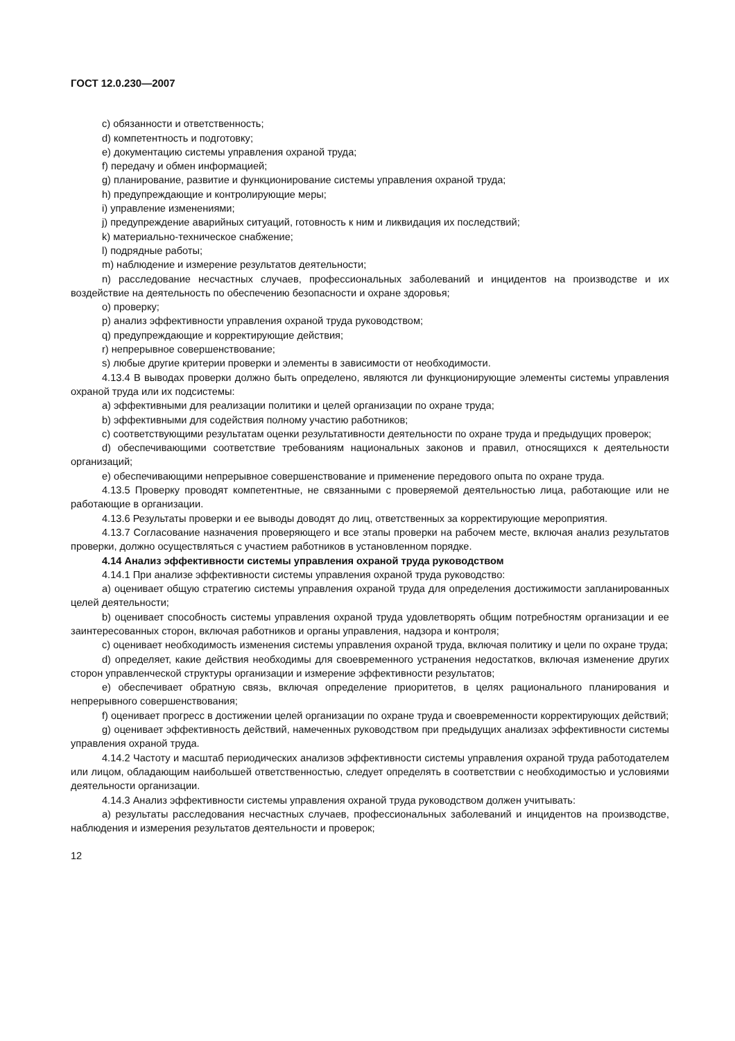ГОСТ 12.0.230—2007
c) обязанности и ответственность;
d) компетентность и подготовку;
e) документацию системы управления охраной труда;
f) передачу и обмен информацией;
g) планирование, развитие и функционирование системы управления охраной труда;
h) предупреждающие и контролирующие меры;
i) управление изменениями;
j) предупреждение аварийных ситуаций, готовность к ним и ликвидация их последствий;
k) материально-техническое снабжение;
l) подрядные работы;
m) наблюдение и измерение результатов деятельности;
n) расследование несчастных случаев, профессиональных заболеваний и инцидентов на производстве и их воздействие на деятельность по обеспечению безопасности и охране здоровья;
o) проверку;
p) анализ эффективности управления охраной труда руководством;
q) предупреждающие и корректирующие действия;
r) непрерывное совершенствование;
s) любые другие критерии проверки и элементы в зависимости от необходимости.
4.13.4 В выводах проверки должно быть определено, являются ли функционирующие элементы системы управления охраной труда или их подсистемы:
a) эффективными для реализации политики и целей организации по охране труда;
b) эффективными для содействия полному участию работников;
c) соответствующими результатам оценки результативности деятельности по охране труда и предыдущих проверок;
d) обеспечивающими соответствие требованиям национальных законов и правил, относящихся к деятельности организаций;
e) обеспечивающими непрерывное совершенствование и применение передового опыта по охране труда.
4.13.5 Проверку проводят компетентные, не связанными с проверяемой деятельностью лица, работающие или не работающие в организации.
4.13.6 Результаты проверки и ее выводы доводят до лиц, ответственных за корректирующие мероприятия.
4.13.7 Согласование назначения проверяющего и все этапы проверки на рабочем месте, включая анализ результатов проверки, должно осуществляться с участием работников в установленном порядке.
4.14 Анализ эффективности системы управления охраной труда руководством
4.14.1 При анализе эффективности системы управления охраной труда руководство:
a) оценивает общую стратегию системы управления охраной труда для определения достижимости запланированных целей деятельности;
b) оценивает способность системы управления охраной труда удовлетворять общим потребностям организации и ее заинтересованных сторон, включая работников и органы управления, надзора и контроля;
c) оценивает необходимость изменения системы управления охраной труда, включая политику и цели по охране труда;
d) определяет, какие действия необходимы для своевременного устранения недостатков, включая изменение других сторон управленческой структуры организации и измерение эффективности результатов;
e) обеспечивает обратную связь, включая определение приоритетов, в целях рационального планирования и непрерывного совершенствования;
f) оценивает прогресс в достижении целей организации по охране труда и своевременности корректирующих действий;
g) оценивает эффективность действий, намеченных руководством при предыдущих анализах эффективности системы управления охраной труда.
4.14.2 Частоту и масштаб периодических анализов эффективности системы управления охраной труда работодателем или лицом, обладающим наибольшей ответственностью, следует определять в соответствии с необходимостью и условиями деятельности организации.
4.14.3 Анализ эффективности системы управления охраной труда руководством должен учитывать:
a) результаты расследования несчастных случаев, профессиональных заболеваний и инцидентов на производстве, наблюдения и измерения результатов деятельности и проверок;
12